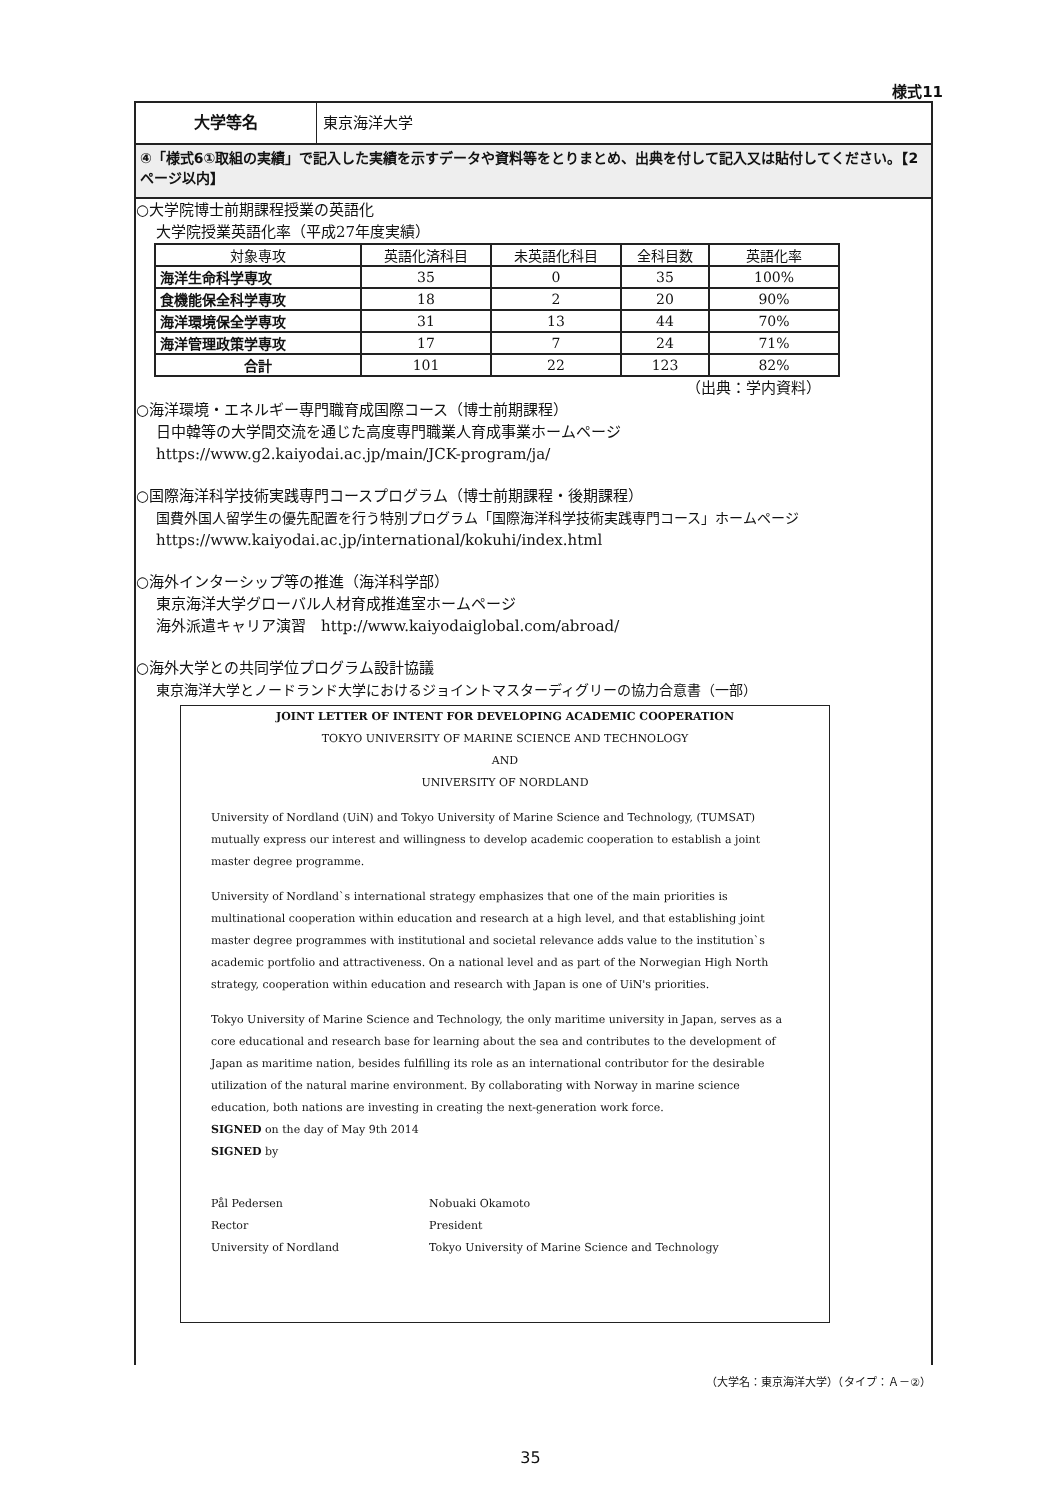様式11
大学等名 東京海洋大学
④「様式6①取組の実績」で記入した実績を示すデータや資料等をとりまとめ、出典を付して記入又は貼付してください。【2ページ以内】
○大学院博士前期課程授業の英語化
大学院授業英語化率（平成27年度実績）
| 対象専攻 | 英語化済科目 | 未英語化科目 | 全科目数 | 英語化率 |
| --- | --- | --- | --- | --- |
| 海洋生命科学専攻 | 35 | 0 | 35 | 100% |
| 食機能保全科学専攻 | 18 | 2 | 20 | 90% |
| 海洋環境保全学専攻 | 31 | 13 | 44 | 70% |
| 海洋管理政策学専攻 | 17 | 7 | 24 | 71% |
| 合計 | 101 | 22 | 123 | 82% |
（出典：学内資料）
○海洋環境・エネルギー専門職育成国際コース（博士前期課程）
日中韓等の大学間交流を通じた高度専門職業人育成事業ホームページ
https://www.g2.kaiyodai.ac.jp/main/JCK-program/ja/
○国際海洋科学技術実践専門コースプログラム（博士前期課程・後期課程）
国費外国人留学生の優先配置を行う特別プログラム「国際海洋科学技術実践専門コース」ホームページ
https://www.kaiyodai.ac.jp/international/kokuhi/index.html
○海外インターシップ等の推進（海洋科学部）
東京海洋大学グローバル人材育成推進室ホームページ
海外派遣キャリア演習　http://www.kaiyodaiglobal.com/abroad/
○海外大学との共同学位プログラム設計協議
東京海洋大学とノードランド大学におけるジョイントマスターディグリーの協力合意書（一部）
JOINT LETTER OF INTENT FOR DEVELOPING ACADEMIC COOPERATION
TOKYO UNIVERSITY OF MARINE SCIENCE AND TECHNOLOGY
AND
UNIVERSITY OF NORDLAND
University of Nordland (UiN) and Tokyo University of Marine Science and Technology, (TUMSAT) mutually express our interest and willingness to develop academic cooperation to establish a joint master degree programme.
University of Nordland`s international strategy emphasizes that one of the main priorities is multinational cooperation within education and research at a high level, and that establishing joint master degree programmes with institutional and societal relevance adds value to the institution`s academic portfolio and attractiveness. On a national level and as part of the Norwegian High North strategy, cooperation within education and research with Japan is one of UiN's priorities.
Tokyo University of Marine Science and Technology, the only maritime university in Japan, serves as a core educational and research base for learning about the sea and contributes to the development of Japan as maritime nation, besides fulfilling its role as an international contributor for the desirable utilization of the natural marine environment. By collaborating with Norway in marine science education, both nations are investing in creating the next-generation work force.
SIGNED on the day of May 9th 2014
SIGNED by
Pål Pedersen
Rector
University of Nordland
Nobuaki Okamoto
President
Tokyo University of Marine Science and Technology
（大学名：東京海洋大学）（タイプ：Ａ－②）
35